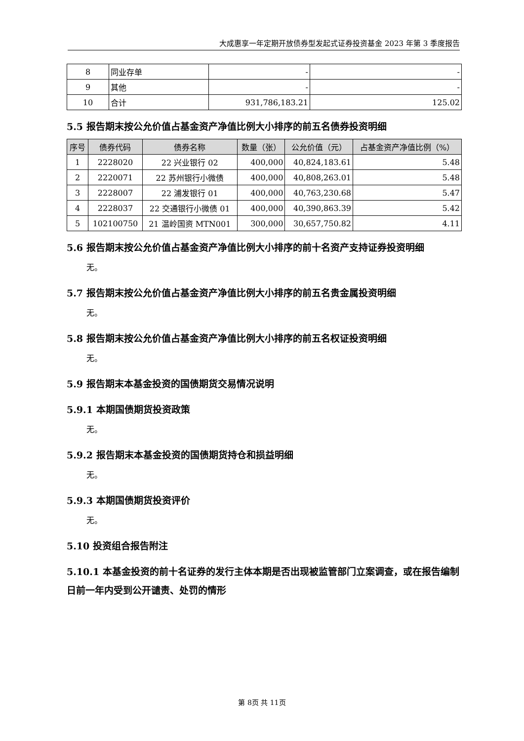大成惠享一年定期开放债券型发起式证券投资基金 2023 年第 3 季度报告
| 8 | 同业存单 | - | - |
| 9 | 其他 | - | - |
| 10 | 合计 | 931,786,183.21 | 125.02 |
5.5 报告期末按公允价值占基金资产净值比例大小排序的前五名债券投资明细
| 序号 | 债券代码 | 债券名称 | 数量（张） | 公允价值（元） | 占基金资产净值比例（%） |
| --- | --- | --- | --- | --- | --- |
| 1 | 2228020 | 22 兴业银行 02 | 400,000 | 40,824,183.61 | 5.48 |
| 2 | 2220071 | 22 苏州银行小微债 | 400,000 | 40,808,263.01 | 5.48 |
| 3 | 2228007 | 22 浦发银行 01 | 400,000 | 40,763,230.68 | 5.47 |
| 4 | 2228037 | 22 交通银行小微债 01 | 400,000 | 40,390,863.39 | 5.42 |
| 5 | 102100750 | 21 温岭国资 MTN001 | 300,000 | 30,657,750.82 | 4.11 |
5.6 报告期末按公允价值占基金资产净值比例大小排序的前十名资产支持证券投资明细
无。
5.7 报告期末按公允价值占基金资产净值比例大小排序的前五名贵金属投资明细
无。
5.8 报告期末按公允价值占基金资产净值比例大小排序的前五名权证投资明细
无。
5.9 报告期末本基金投资的国债期货交易情况说明
5.9.1 本期国债期货投资政策
无。
5.9.2 报告期末本基金投资的国债期货持仓和损益明细
无。
5.9.3 本期国债期货投资评价
无。
5.10 投资组合报告附注
5.10.1 本基金投资的前十名证券的发行主体本期是否出现被监管部门立案调查，或在报告编制日前一年内受到公开谴责、处罚的情形
第 8页 共 11页